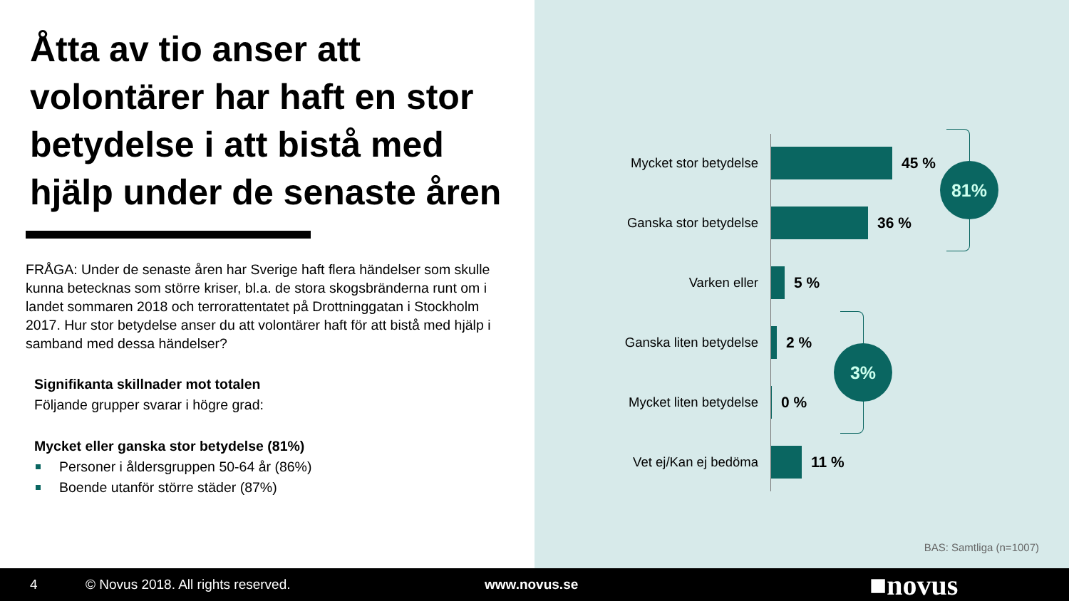Åtta av tio anser att volontärer har haft en stor betydelse i att bistå med hjälp under de senaste åren
FRÅGA: Under de senaste åren har Sverige haft flera händelser som skulle kunna betecknas som större kriser, bl.a. de stora skogsbränderna runt om i landet sommaren 2018 och terrorattentatet på Drottninggatan i Stockholm 2017. Hur stor betydelse anser du att volontärer haft för att bistå med hjälp i samband med dessa händelser?
Signifikanta skillnader mot totalen
Följande grupper svarar i högre grad:
Mycket eller ganska stor betydelse (81%)
Personer i åldersgruppen 50-64 år (86%)
Boende utanför större städer (87%)
Mycket stor betydelse
45 %
Ganska stor betydelse
36 %
Varken eller 5 %
Ganska liten betydelse
2 %
Mycket liten betydelse
0 %
Vet ej/Kan ej bedöma
11 %
81%
3%
BAS: Samtliga (n=1007)
4 © Novus 2018. All rights reserved. www.novus.se ■novus